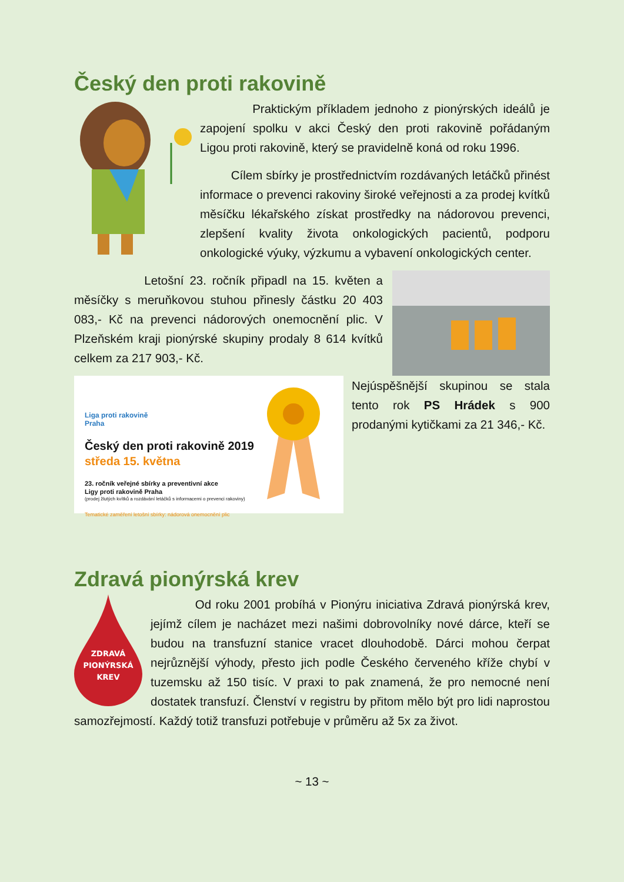Český den proti rakovině
Praktickým příkladem jednoho z pionýrských ideálů je zapojení spolku v akci Český den proti rakovině pořádaným Ligou proti rakovině, který se pravidelně koná od roku 1996.
Cílem sbírky je prostřednictvím rozdávaných letáčků přinést informace o prevenci rakoviny široké veřejnosti a za prodej kvítků měsíčku lékařského získat prostředky na nádorovou prevenci, zlepšení kvality života onkologických pacientů, podporu onkologické výuky, výzkumu a vybavení onkologických center.
Letošní 23. ročník připadl na 15. květen a měsíčky s meruňkovou stuhou přinesly částku 20 403 083,- Kč na prevenci nádorových onemocnění plic. V Plzeňském kraji pionýrské skupiny prodaly 8 614 kvítků celkem za 217 903,- Kč.
Liga proti rakovině
Praha
Český den proti rakovině 2019
středa 15. května
23. ročník veřejné sbírky a preventivní akce
Ligy proti rakovině Praha
(prodej žlutých kvítků a rozdávání letáčků s informacemi o prevenci rakoviny)
Tematické zaměření letošní sbírky: nádorová onemocnění plic
Nejúspěšnější skupinou se stala tento rok PS Hrádek s 900 prodanými kytičkami za 21 346,- Kč.
Zdravá pionýrská krev
ZDRAVÁ
PIONÝRSKÁ
KREV
Od roku 2001 probíhá v Pionýru iniciativa Zdravá pionýrská krev, jejímž cílem je nacházet mezi našimi dobrovolníky nové dárce, kteří se budou na transfuzní stanice vracet dlouhodobě. Dárci mohou čerpat nejrůznější výhody, přesto jich podle Českého červeného kříže chybí v tuzemsku až 150 tisíc. V praxi to pak znamená, že pro nemocné není dostatek transfuzí. Členství v registru by přitom mělo být pro lidi naprostou samozřejmostí. Každý totiž transfuzi potřebuje v průměru až 5x za život.
~ 13 ~